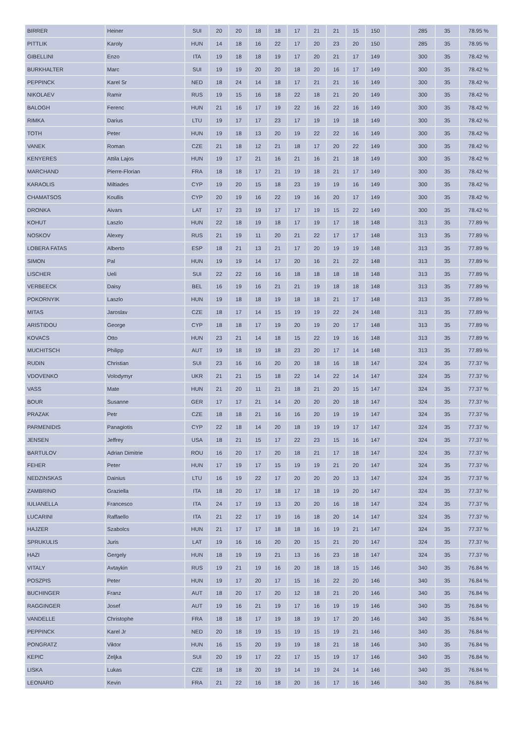| BIRRER | Heiner | SUI | 20 | 20 | 18 | 18 | 17 | 21 | 21 | 15 | 150 | | 285 | 35 | 78.95 % |
| PITTLIK | Karoly | HUN | 14 | 18 | 16 | 22 | 17 | 20 | 23 | 20 | 150 | | 285 | 35 | 78.95 % |
| GIBELLINI | Enzo | ITA | 19 | 18 | 18 | 19 | 17 | 20 | 21 | 17 | 149 | | 300 | 35 | 78.42 % |
| BURKHALTER | Marc | SUI | 19 | 19 | 20 | 20 | 18 | 20 | 16 | 17 | 149 | | 300 | 35 | 78.42 % |
| PEPPINCK | Karel Sr | NED | 18 | 24 | 14 | 18 | 17 | 21 | 21 | 16 | 149 | | 300 | 35 | 78.42 % |
| NIKOLAEV | Ramir | RUS | 19 | 15 | 16 | 18 | 22 | 18 | 21 | 20 | 149 | | 300 | 35 | 78.42 % |
| BALOGH | Ferenc | HUN | 21 | 16 | 17 | 19 | 22 | 16 | 22 | 16 | 149 | | 300 | 35 | 78.42 % |
| RIMKA | Darius | LTU | 19 | 17 | 17 | 23 | 17 | 19 | 19 | 18 | 149 | | 300 | 35 | 78.42 % |
| TOTH | Peter | HUN | 19 | 18 | 13 | 20 | 19 | 22 | 22 | 16 | 149 | | 300 | 35 | 78.42 % |
| VANEK | Roman | CZE | 21 | 18 | 12 | 21 | 18 | 17 | 20 | 22 | 149 | | 300 | 35 | 78.42 % |
| KENYERES | Attila Lajos | HUN | 19 | 17 | 21 | 16 | 21 | 16 | 21 | 18 | 149 | | 300 | 35 | 78.42 % |
| MARCHAND | Pierre-Florian | FRA | 18 | 18 | 17 | 21 | 19 | 18 | 21 | 17 | 149 | | 300 | 35 | 78.42 % |
| KARAOLIS | Miltiades | CYP | 19 | 20 | 15 | 18 | 23 | 19 | 19 | 16 | 149 | | 300 | 35 | 78.42 % |
| CHAMATSOS | Koullis | CYP | 20 | 19 | 16 | 22 | 19 | 16 | 20 | 17 | 149 | | 300 | 35 | 78.42 % |
| DRONKA | Aivars | LAT | 17 | 23 | 19 | 17 | 17 | 19 | 15 | 22 | 149 | | 300 | 35 | 78.42 % |
| KOHUT | Laszlo | HUN | 22 | 18 | 19 | 18 | 17 | 19 | 17 | 18 | 148 | | 313 | 35 | 77.89 % |
| NOSKOV | Alexey | RUS | 21 | 19 | 11 | 20 | 21 | 22 | 17 | 17 | 148 | | 313 | 35 | 77.89 % |
| LOBERA FATAS | Alberto | ESP | 18 | 21 | 13 | 21 | 17 | 20 | 19 | 19 | 148 | | 313 | 35 | 77.89 % |
| SIMON | Pal | HUN | 19 | 19 | 14 | 17 | 20 | 16 | 21 | 22 | 148 | | 313 | 35 | 77.89 % |
| LISCHER | Ueli | SUI | 22 | 22 | 16 | 16 | 18 | 18 | 18 | 18 | 148 | | 313 | 35 | 77.89 % |
| VERBEECK | Daisy | BEL | 16 | 19 | 16 | 21 | 21 | 19 | 18 | 18 | 148 | | 313 | 35 | 77.89 % |
| POKORNYIK | Laszlo | HUN | 19 | 18 | 18 | 19 | 18 | 18 | 21 | 17 | 148 | | 313 | 35 | 77.89 % |
| MITAS | Jaroslav | CZE | 18 | 17 | 14 | 15 | 19 | 19 | 22 | 24 | 148 | | 313 | 35 | 77.89 % |
| ARISTIDOU | George | CYP | 18 | 18 | 17 | 19 | 20 | 19 | 20 | 17 | 148 | | 313 | 35 | 77.89 % |
| KOVACS | Otto | HUN | 23 | 21 | 14 | 18 | 15 | 22 | 19 | 16 | 148 | | 313 | 35 | 77.89 % |
| MUCHITSCH | Philipp | AUT | 19 | 18 | 19 | 18 | 23 | 20 | 17 | 14 | 148 | | 313 | 35 | 77.89 % |
| RUDIN | Christian | SUI | 23 | 16 | 16 | 20 | 20 | 18 | 16 | 18 | 147 | | 324 | 35 | 77.37 % |
| VDOVENKO | Volodymyr | UKR | 21 | 21 | 15 | 18 | 22 | 14 | 22 | 14 | 147 | | 324 | 35 | 77.37 % |
| VASS | Mate | HUN | 21 | 20 | 11 | 21 | 18 | 21 | 20 | 15 | 147 | | 324 | 35 | 77.37 % |
| BOUR | Susanne | GER | 17 | 17 | 21 | 14 | 20 | 20 | 20 | 18 | 147 | | 324 | 35 | 77.37 % |
| PRAZAK | Petr | CZE | 18 | 18 | 21 | 16 | 16 | 20 | 19 | 19 | 147 | | 324 | 35 | 77.37 % |
| PARMENIDIS | Panagiotis | CYP | 22 | 18 | 14 | 20 | 18 | 19 | 19 | 17 | 147 | | 324 | 35 | 77.37 % |
| JENSEN | Jeffrey | USA | 18 | 21 | 15 | 17 | 22 | 23 | 15 | 16 | 147 | | 324 | 35 | 77.37 % |
| BARTULOV | Adrian Dimitrie | ROU | 16 | 20 | 17 | 20 | 18 | 21 | 17 | 18 | 147 | | 324 | 35 | 77.37 % |
| FEHER | Peter | HUN | 17 | 19 | 17 | 15 | 19 | 19 | 21 | 20 | 147 | | 324 | 35 | 77.37 % |
| NEDZINSKAS | Dainius | LTU | 16 | 19 | 22 | 17 | 20 | 20 | 20 | 13 | 147 | | 324 | 35 | 77.37 % |
| ZAMBRINO | Graziella | ITA | 18 | 20 | 17 | 18 | 17 | 18 | 19 | 20 | 147 | | 324 | 35 | 77.37 % |
| IULIANELLA | Francesco | ITA | 24 | 17 | 19 | 13 | 20 | 20 | 16 | 18 | 147 | | 324 | 35 | 77.37 % |
| LUCARINI | Raffaello | ITA | 21 | 22 | 17 | 19 | 16 | 18 | 20 | 14 | 147 | | 324 | 35 | 77.37 % |
| HAJZER | Szabolcs | HUN | 21 | 17 | 17 | 18 | 18 | 16 | 19 | 21 | 147 | | 324 | 35 | 77.37 % |
| SPRUKULIS | Juris | LAT | 19 | 16 | 16 | 20 | 20 | 15 | 21 | 20 | 147 | | 324 | 35 | 77.37 % |
| HAZI | Gergely | HUN | 18 | 19 | 19 | 21 | 13 | 16 | 23 | 18 | 147 | | 324 | 35 | 77.37 % |
| VITALY | Avtaykin | RUS | 19 | 21 | 19 | 16 | 20 | 18 | 18 | 15 | 146 | | 340 | 35 | 76.84 % |
| POSZPIS | Peter | HUN | 19 | 17 | 20 | 17 | 15 | 16 | 22 | 20 | 146 | | 340 | 35 | 76.84 % |
| BUCHINGER | Franz | AUT | 18 | 20 | 17 | 20 | 12 | 18 | 21 | 20 | 146 | | 340 | 35 | 76.84 % |
| RAGGINGER | Josef | AUT | 19 | 16 | 21 | 19 | 17 | 16 | 19 | 19 | 146 | | 340 | 35 | 76.84 % |
| VANDELLE | Christophe | FRA | 18 | 18 | 17 | 19 | 18 | 19 | 17 | 20 | 146 | | 340 | 35 | 76.84 % |
| PEPPINCK | Karel Jr | NED | 20 | 18 | 19 | 15 | 19 | 15 | 19 | 21 | 146 | | 340 | 35 | 76.84 % |
| PONGRATZ | Viktor | HUN | 16 | 15 | 20 | 19 | 19 | 18 | 21 | 18 | 146 | | 340 | 35 | 76.84 % |
| KEPIC | Zeljka | SUI | 20 | 19 | 17 | 22 | 17 | 15 | 19 | 17 | 146 | | 340 | 35 | 76.84 % |
| LISKA | Lukas | CZE | 18 | 18 | 20 | 19 | 14 | 19 | 24 | 14 | 146 | | 340 | 35 | 76.84 % |
| LEONARD | Kevin | FRA | 21 | 22 | 16 | 18 | 20 | 16 | 17 | 16 | 146 | | 340 | 35 | 76.84 % |